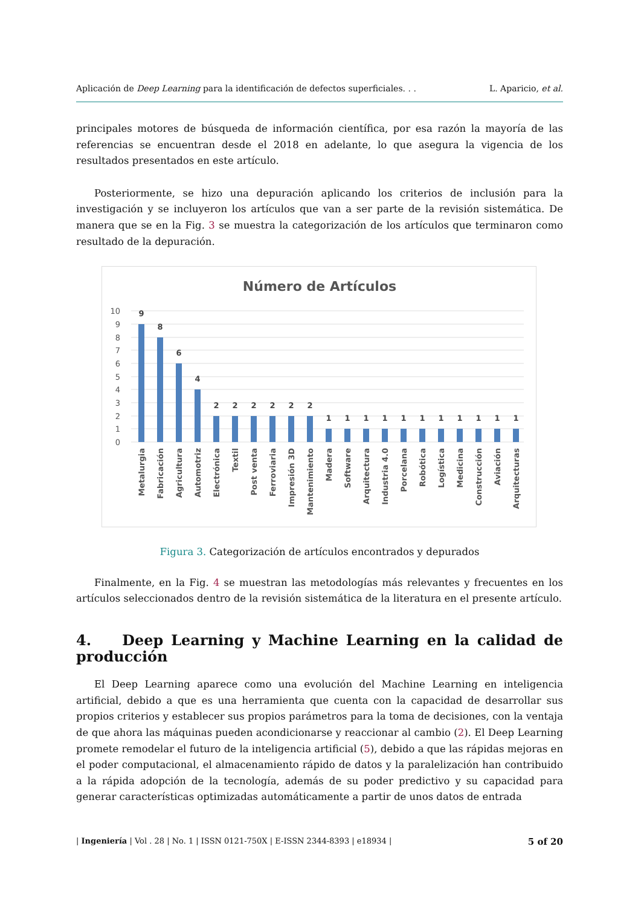Aplicación de Deep Learning para la identificación de defectos superficiales. . . L. Aparicio, et al.
principales motores de búsqueda de información científica, por esa razón la mayoría de las referencias se encuentran desde el 2018 en adelante, lo que asegura la vigencia de los resultados presentados en este artículo.
Posteriormente, se hizo una depuración aplicando los criterios de inclusión para la investigación y se incluyeron los artículos que van a ser parte de la revisión sistemática. De manera que se en la Fig. 3 se muestra la categorización de los artículos que terminaron como resultado de la depuración.
Número de Artículos
10
9
8
7
6
5
4
3
2
1
0
9
8
6
4
2
2
2
2
2
2
1
1
1
1
1
1
1
1
1
1
1
Metalurgia
Fabricación
Agricultura
Automotriz
Electrónica
Textil
Post venta
Ferroviaria
Impresión 3D
Mantenimiento
Madera
Software
Arquitectura
Industria 4.0
Porcelana
Robótica
Logística
Medicina
Construcción
Aviación
Arquitecturas
Figura 3. Categorización de artículos encontrados y depurados
Finalmente, en la Fig. 4 se muestran las metodologías más relevantes y frecuentes en los artículos seleccionados dentro de la revisión sistemática de la literatura en el presente artículo.
4. Deep Learning y Machine Learning en la calidad de producción
El Deep Learning aparece como una evolución del Machine Learning en inteligencia artificial, debido a que es una herramienta que cuenta con la capacidad de desarrollar sus propios criterios y establecer sus propios parámetros para la toma de decisiones, con la ventaja de que ahora las máquinas pueden acondicionarse y reaccionar al cambio (2). El Deep Learning promete remodelar el futuro de la inteligencia artificial (5), debido a que las rápidas mejoras en el poder computacional, el almacenamiento rápido de datos y la paralelización han contribuido a la rápida adopción de la tecnología, además de su poder predictivo y su capacidad para generar características optimizadas automáticamente a partir de unos datos de entrada
| Ingeniería | Vol . 28 | No. 1 | ISSN 0121-750X | E-ISSN 2344-8393 | e18934 | 5 of 20